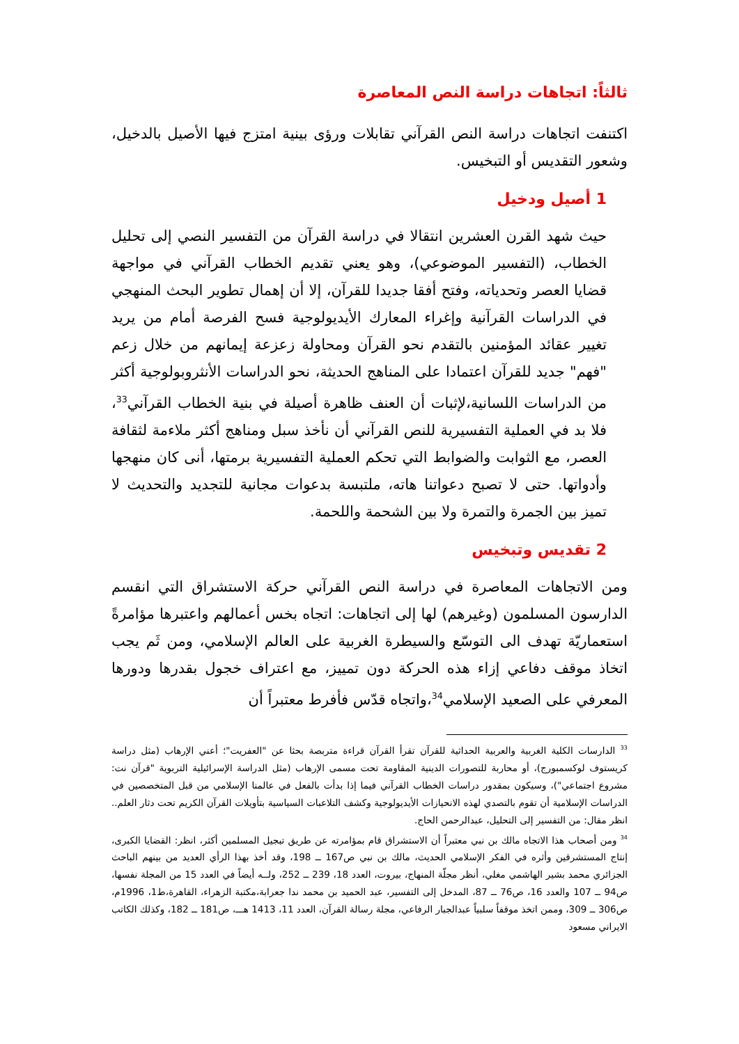ثالثاً: اتجاهات دراسة النص المعاصرة
اكتنفت اتجاهات دراسة النص القرآني تقابلات ورؤى بينية امتزج فيها الأصيل بالدخيل، وشعور التقديس أو التبخيس.
1 أصيل ودخيل
حيث شهد القرن العشرين انتقالا في دراسة القرآن من التفسير النصي إلى تحليل الخطاب، (التفسير الموضوعي)، وهو يعني تقديم الخطاب القرآني في مواجهة قضايا العصر وتحدياته، وفتح أفقا جديدا للقرآن، إلا أن إهمال تطوير البحث المنهجي في الدراسات القرآنية وإغراء المعارك الأيديولوجية فسح الفرصة أمام من يريد تغيير عقائد المؤمنين بالتقدم نحو القرآن ومحاولة زعزعة إيمانهم من خلال زعم "فهم" جديد للقرآن اعتمادا على المناهج الحديثة، نحو الدراسات الأنثروبولوجية أكثر من الدراسات اللسانية،لإثبات أن العنف ظاهرة أصيلة في بنية الخطاب القرآني<sup>33</sup>، فلا بد في العملية التفسيرية للنص القرآني أن نأخذ سبل ومناهج أكثر ملاءمة لثقافة العصر، مع الثوابت والضوابط التي تحكم العملية التفسيرية برمتها، أنى كان منهجها وأدواتها. حتى لا تصبح دعواتنا هاته، ملتبسة بدعوات مجانية للتجديد والتحديث لا تميز بين الجمرة والتمرة ولا بين الشحمة واللحمة.
2 تقديس وتبخيس
ومن الاتجاهات المعاصرة في دراسة النص القرآني حركة الاستشراق التي انقسم الدارسون المسلمون (وغيرهم) لها إلى اتجاهات: اتجاه بخس أعمالهم واعتبرها مؤامرةً استعماريّة تهدف الى التوسّع والسيطرة الغربية على العالم الإسلامي، ومن ثَم يجب اتخاذ موقف دفاعي إزاء هذه الحركة دون تمييز، مع اعتراف خجول بقدرها ودورها المعرفي على الصعيد الإسلامي<sup>34</sup>،واتجاه قدّس فأفرط معتبراً أن
<sup>33</sup> الدارسات الكلية الغربية والعربية الحداثية للقرآن تقرأ القرآن قراءة متربصة بحثا عن "العفريت"؛ أعني الإرهاب (مثل دراسة كريستوف لوكسمبورج)، أو محاربة للتصورات الدينية المقاومة تحت مسمى الإرهاب (مثل الدراسة الإسرائيلية التربوية "قرآن نت: مشروع اجتماعي")، وسيكون بمقدور دراسات الخطاب القرآني فيما إذا بدأت بالفعل في عالمنا الإسلامي من قبل المتخصصين في الدراسات الإسلامية أن تقوم بالتصدي لهذه الانحيازات الأيديولوجية وكشف التلاعبات السياسية بتأويلات القرآن الكريم تحت دثار العلم.. انظر مقال: من التفسير إلى التحليل، عبدالرحمن الحاج.
<sup>34</sup> ومن أصحاب هذا الاتجاه مالك بن نبي معتبراً أن الاستشراق قام بمؤامرته عن طريق تبجيل المسلمين أكثر، انظر: القضايا الكبرى، إنتاج المستشرقين وأثره في الفكر الإسلامي الحديث، مالك بن نبي ص167 ــ 198، وقد أخذ بهذا الرأي العديد من بينهم الباحث الجزائري محمد بشير الهاشمي مغلي، أنظر مجلّة المنهاج، بيروت، العدد 18، 239 ــ 252، ولــه أيضاً في العدد 15 من المجلة نفسها، ص94 ــ 107 والعدد 16، ص76 ــ 87، المدخل إلى التفسير، عبد الحميد بن محمد ندا جعرابة،مكتبة الزهراء، القاهرة،ط1، 1996م، ص306 ــ 309، وممن اتخذ موقفاً سلبياً عبدالجبار الرفاعي، مجلة رسالة القرآن، العدد 11، 1413 هـــ، ص181 ــ 182، وكذلك الكاتب الايراني مسعود